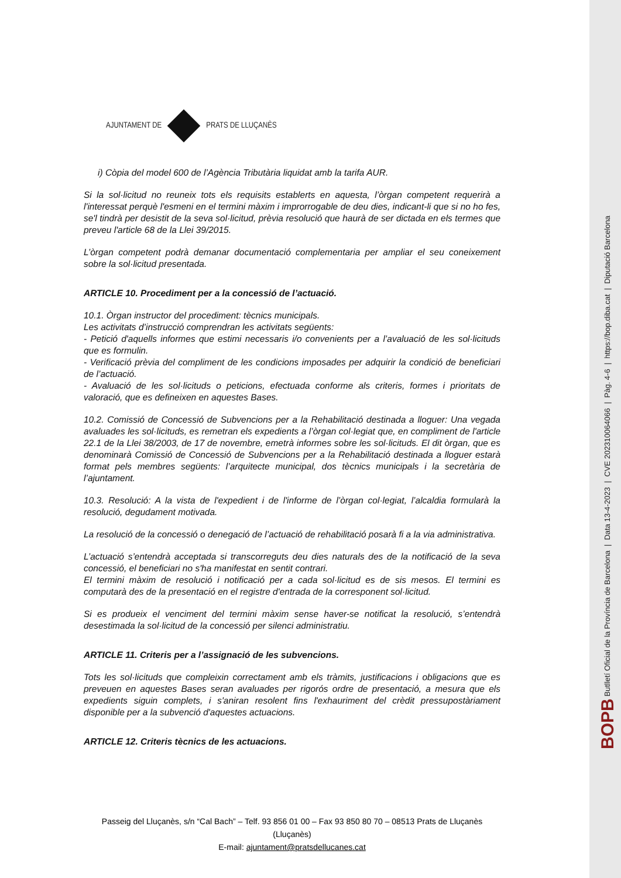AJUNTAMENT DE PRATS DE LLUÇANÈS
i) Còpia del model 600 de l’Agència Tributària liquidat amb la tarifa AUR.
Si la sol·licitud no reuneix tots els requisits establerts en aquesta, l’òrgan competent requerirà a l'interessat perquè l'esmeni en el termini màxim i improrrogable de deu dies, indicant-li que si no ho fes, se'l tindrà per desistit de la seva sol·licitud, prèvia resolució que haurà de ser dictada en els termes que preveu l'article 68 de la Llei 39/2015.
L’òrgan competent podrà demanar documentació complementaria per ampliar el seu coneixement sobre la sol·licitud presentada.
ARTICLE 10. Procediment per a la concessió de l’actuació.
10.1. Òrgan instructor del procediment: tècnics municipals.
Les activitats d’instrucció comprendran les activitats següents:
- Petició d'aquells informes que estimi necessaris i/o convenients per a l’avaluació de les sol·licituds que es formulin.
- Verificació prèvia del compliment de les condicions imposades per adquirir la condició de beneficiari de l’actuació.
- Avaluació de les sol·licituds o peticions, efectuada conforme als criteris, formes i prioritats de valoració, que es defineixen en aquestes Bases.
10.2. Comissió de Concessió de Subvencions per a la Rehabilitació destinada a lloguer: Una vegada avaluades les sol·licituds, es remetran els expedients a l’òrgan col·legiat que, en compliment de l'article 22.1 de la Llei 38/2003, de 17 de novembre, emetrà informes sobre les sol·licituds. El dit òrgan, que es denominarà Comissió de Concessió de Subvencions per a la Rehabilitació destinada a lloguer estarà format pels membres següents: l’arquitecte municipal, dos tècnics municipals i la secretària de l’ajuntament.
10.3. Resolució: A la vista de l'expedient i de l'informe de l’òrgan col·legiat, l’alcaldia formularà la resolució, degudament motivada.
La resolució de la concessió o denegació de l’actuació de rehabilitació posarà fi a la via administrativa.
L’actuació s’entendrà acceptada si transcorreguts deu dies naturals des de la notificació de la seva concessió, el beneficiari no s'ha manifestat en sentit contrari.
El termini màxim de resolució i notificació per a cada sol·licitud es de sis mesos. El termini es computarà des de la presentació en el registre d'entrada de la corresponent sol·licitud.
Si es produeix el venciment del termini màxim sense haver-se notificat la resolució, s’entendrà desestimada la sol·licitud de la concessió per silenci administratiu.
ARTICLE 11. Criteris per a l’assignació de les subvencions.
Tots les sol·licituds que compleixin correctament amb els tràmits, justificacions i obligacions que es preveuen en aquestes Bases seran avaluades per rigorós ordre de presentació, a mesura que els expedients siguin complets, i s'aniran resolent fins l'exhauriment del crèdit pressupostàriament disponible per a la subvenció d'aquestes actuacions.
ARTICLE 12. Criteris tècnics de les actuacions.
Passeig del Lluçanès, s/n “Cal Bach” – Telf. 93 856 01 00 – Fax 93 850 80 70 – 08513 Prats de Lluçanès (Lluçanès)
E-mail: ajuntament@pratsdellucanes.cat
BOPB Butlletí Oficial de la Província de Barcelona | Data 13-4-2023 | CVE 202310064066 | Pàg. 4-6 | https://bop.diba.cat | Diputació Barcelona